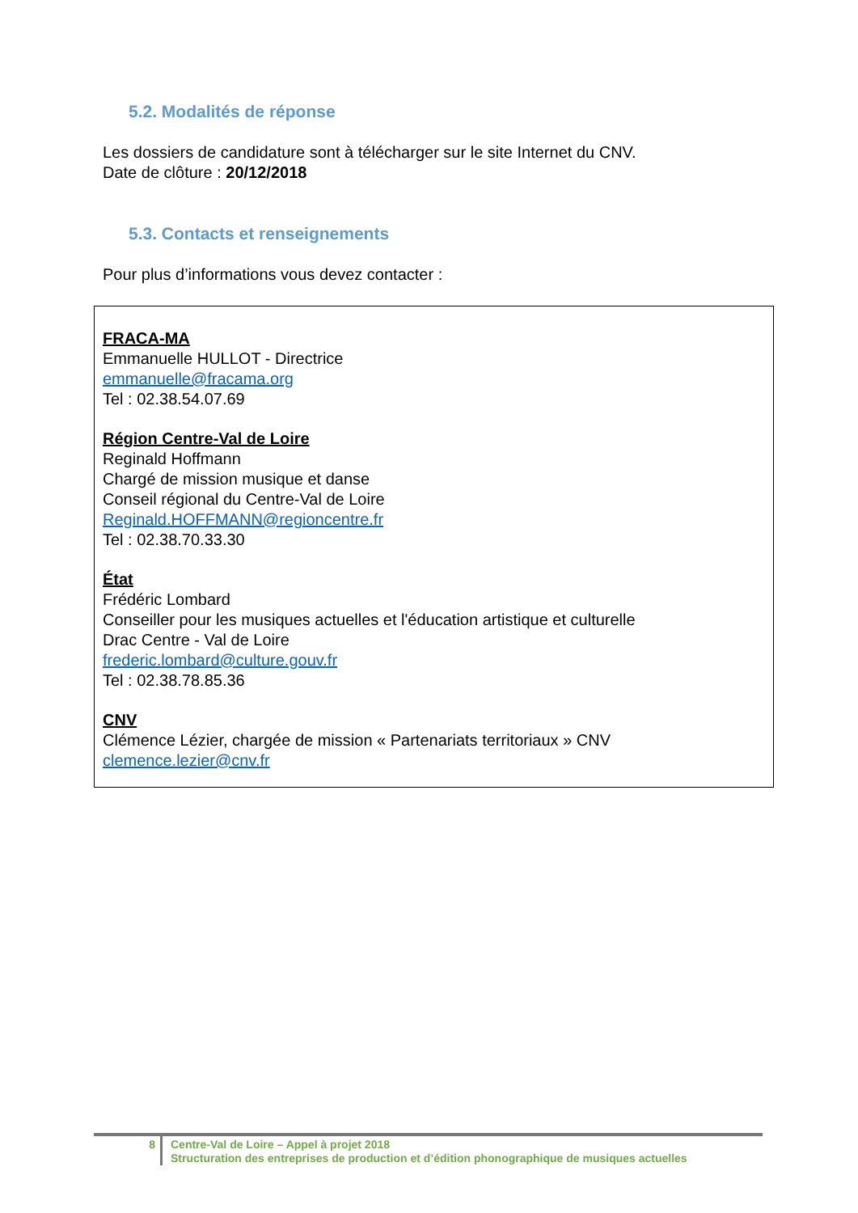5.2. Modalités de réponse
Les dossiers de candidature sont à télécharger sur le site Internet du CNV.
Date de clôture : 20/12/2018
5.3. Contacts et renseignements
Pour plus d’informations vous devez contacter :
FRACA-MA
Emmanuelle HULLOT - Directrice
emmanuelle@fracama.org
Tel : 02.38.54.07.69
Région Centre-Val de Loire
Reginald Hoffmann
Chargé de mission musique et danse
Conseil régional du Centre-Val de Loire
Reginald.HOFFMANN@regioncentre.fr
Tel : 02.38.70.33.30
État
Frédéric Lombard
Conseiller pour les musiques actuelles et l'éducation artistique et culturelle
Drac Centre - Val de Loire
frederic.lombard@culture.gouv.fr
Tel : 02.38.78.85.36
CNV
Clémence Lézier, chargée de mission « Partenariats territoriaux » CNV
clemence.lezier@cnv.fr
8 Centre-Val de Loire – Appel à projet 2018
Structuration des entreprises de production et d’édition phonographique de musiques actuelles